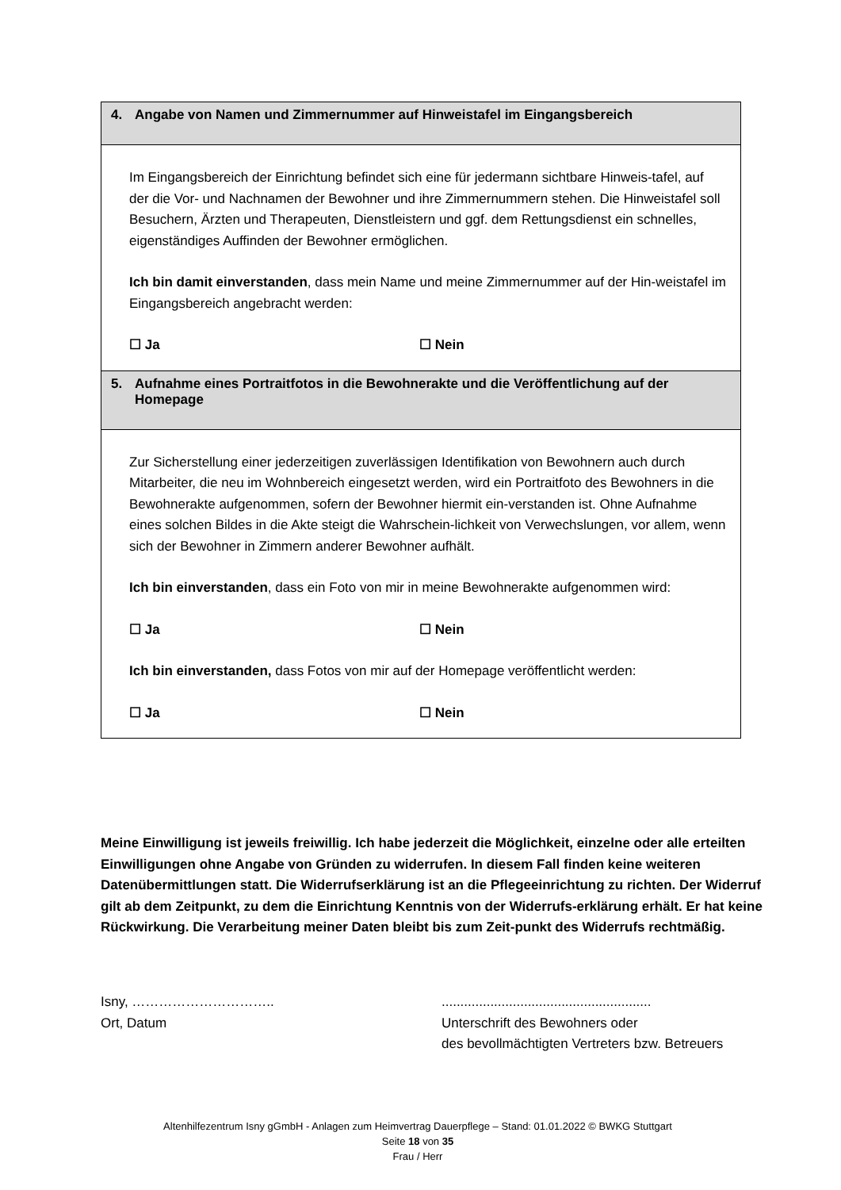4. Angabe von Namen und Zimmernummer auf Hinweistafel im Eingangsbereich
Im Eingangsbereich der Einrichtung befindet sich eine für jedermann sichtbare Hinweis-tafel, auf der die Vor- und Nachnamen der Bewohner und ihre Zimmernummern stehen. Die Hinweistafel soll Besuchern, Ärzten und Therapeuten, Dienstleistern und ggf. dem Rettungsdienst ein schnelles, eigenständiges Auffinden der Bewohner ermöglichen.
Ich bin damit einverstanden, dass mein Name und meine Zimmernummer auf der Hin-weistafel im Eingangsbereich angebracht werden:
☐ Ja ☐ Nein
5. Aufnahme eines Portraitfotos in die Bewohnerakte und die Veröffentlichung auf der Homepage
Zur Sicherstellung einer jederzeitigen zuverlässigen Identifikation von Bewohnern auch durch Mitarbeiter, die neu im Wohnbereich eingesetzt werden, wird ein Portraitfoto des Bewohners in die Bewohnerakte aufgenommen, sofern der Bewohner hiermit ein-verstanden ist. Ohne Aufnahme eines solchen Bildes in die Akte steigt die Wahrschein-lichkeit von Verwechslungen, vor allem, wenn sich der Bewohner in Zimmern anderer Bewohner aufhält.
Ich bin einverstanden, dass ein Foto von mir in meine Bewohnerakte aufgenommen wird:
☐ Ja ☐ Nein
Ich bin einverstanden, dass Fotos von mir auf der Homepage veröffentlicht werden:
☐ Ja ☐ Nein
Meine Einwilligung ist jeweils freiwillig. Ich habe jederzeit die Möglichkeit, einzelne oder alle erteilten Einwilligungen ohne Angabe von Gründen zu widerrufen. In diesem Fall finden keine weiteren Datenübermittlungen statt. Die Widerrufserklärung ist an die Pflegeeinrichtung zu richten. Der Widerruf gilt ab dem Zeitpunkt, zu dem die Einrichtung Kenntnis von der Widerrufs-erklärung erhält. Er hat keine Rückwirkung. Die Verarbeitung meiner Daten bleibt bis zum Zeit-punkt des Widerrufs rechtmäßig.
Isny, …………………………..
Ort, Datum
........................................................
Unterschrift des Bewohners oder
des bevollmächtigten Vertreters bzw. Betreuers
Altenhilfezentrum Isny gGmbH - Anlagen zum Heimvertrag Dauerpflege – Stand: 01.01.2022 © BWKG Stuttgart
Seite 18 von 35
Frau / Herr